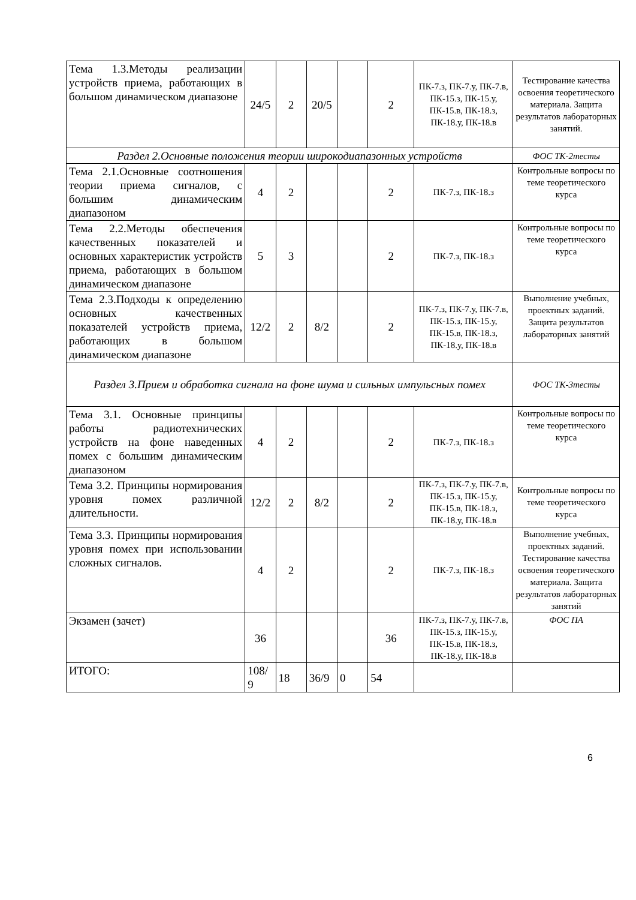| Тема 1.3.Методы реализации устройств приема, работающих в большом динамическом диапазоне | 24/5 | 2 | 20/5 | | 2 | ПК-7.з, ПК-7.у, ПК-7.в, ПК-15.з, ПК-15.у, ПК-15.в, ПК-18.з, ПК-18.у, ПК-18.в | Тестирование качества освоения теоретического материала. Защита результатов лабораторных занятий. |
| Раздел 2.Основные положения теории широкодиапазонных устройств | | | | | | | ФОС ТК-2тесты |
| Тема 2.1.Основные соотношения теории приема сигналов, с большим динамическим диапазоном | 4 | 2 | | | 2 | ПК-7.з, ПК-18.з | Контрольные вопросы по теме теоретического курса |
| Тема 2.2.Методы обеспечения качественных показателей и основных характеристик устройств приема, работающих в большом динамическом диапазоне | 5 | 3 | | | 2 | ПК-7.з, ПК-18.з | Контрольные вопросы по теме теоретического курса |
| Тема 2.3.Подходы к определению основных качественных показателей устройств приема, работающих в большом динамическом диапазоне | 12/2 | 2 | 8/2 | | 2 | ПК-7.з, ПК-7.у, ПК-7.в, ПК-15.з, ПК-15.у, ПК-15.в, ПК-18.з, ПК-18.у, ПК-18.в | Выполнение учебных, проектных заданий. Защита результатов лабораторных занятий |
| Раздел 3.Прием и обработка сигнала на фоне шума и сильных импульсных помех | | | | | | | ФОС ТК-3тесты |
| Тема 3.1. Основные принципы работы радиотехнических устройств на фоне наведенных помех с большим динамическим диапазоном | 4 | 2 | | | 2 | ПК-7.з, ПК-18.з | Контрольные вопросы по теме теоретического курса |
| Тема 3.2. Принципы нормирования уровня помех различной длительности. | 12/2 | 2 | 8/2 | | 2 | ПК-7.з, ПК-7.у, ПК-7.в, ПК-15.з, ПК-15.у, ПК-15.в, ПК-18.з, ПК-18.у, ПК-18.в | Контрольные вопросы по теме теоретического курса |
| Тема 3.3. Принципы нормирования уровня помех при использовании сложных сигналов. | 4 | 2 | | | 2 | ПК-7.з, ПК-18.з | Выполнение учебных, проектных заданий. Тестирование качества освоения теоретического материала. Защита результатов лабораторных занятий |
| Экзамен (зачет) | 36 | | | | 36 | ПК-7.з, ПК-7.у, ПК-7.в, ПК-15.з, ПК-15.у, ПК-15.в, ПК-18.з, ПК-18.у, ПК-18.в | ФОС ПА |
| ИТОГО: | 108/ 9 | 18 | 36/9 | 0 | 54 | | |
6